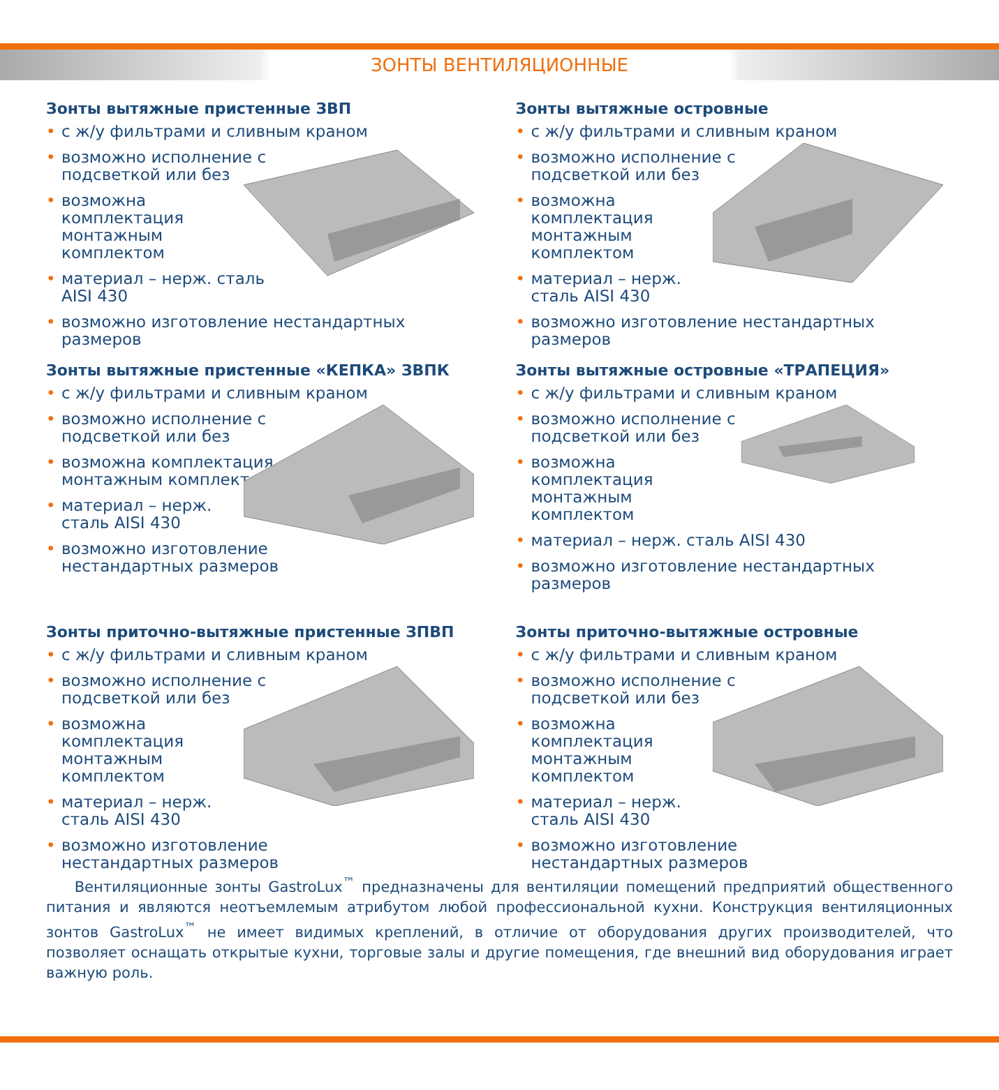ЗОНТЫ ВЕНТИЛЯЦИОННЫЕ
Зонты вытяжные пристенные ЗВП
• с ж/у фильтрами и сливным краном
• возможно исполнение с подсветкой или без
• возможна комплектация монтажным комплектом
• материал – нерж. сталь AISI 430
• возможно изготовление нестандартных размеров
Зонты вытяжные островные
• с ж/у фильтрами и сливным краном
• возможно исполнение с подсветкой или без
• возможна комплектация монтажным комплектом
• материал – нерж. сталь AISI 430
• возможно изготовление нестандартных размеров
Зонты вытяжные пристенные «КЕПКА» ЗВПК
• с ж/у фильтрами и сливным краном
• возможно исполнение с подсветкой или без
• возможна комплектация монтажным комплектом
• материал – нерж. сталь AISI 430
• возможно изготовление нестандартных размеров
Зонты вытяжные островные «ТРАПЕЦИЯ»
• с ж/у фильтрами и сливным краном
• возможно исполнение с подсветкой или без
• возможна комплектация монтажным комплектом
• материал – нерж. сталь AISI 430
• возможно изготовление нестандартных размеров
Зонты приточно-вытяжные пристенные ЗПВП
• с ж/у фильтрами и сливным краном
• возможно исполнение с подсветкой или без
• возможна комплектация монтажным комплектом
• материал – нерж. сталь AISI 430
• возможно изготовление нестандартных размеров
Зонты приточно-вытяжные островные
• с ж/у фильтрами и сливным краном
• возможно исполнение с подсветкой или без
• возможна комплектация монтажным комплектом
• материал – нерж. сталь AISI 430
• возможно изготовление нестандартных размеров
Вентиляционные зонты GastroLux<sup>™</sup> предназначены для вентиляции помещений предприятий общественного питания и являются неотъемлемым атрибутом любой профессиональной кухни. Конструкция вентиляционных зонтов GastroLux<sup>™</sup> не имеет видимых креплений, в отличие от оборудования других производителей, что позволяет оснащать открытые кухни, торговые залы и другие помещения, где внешний вид оборудования играет важную роль.